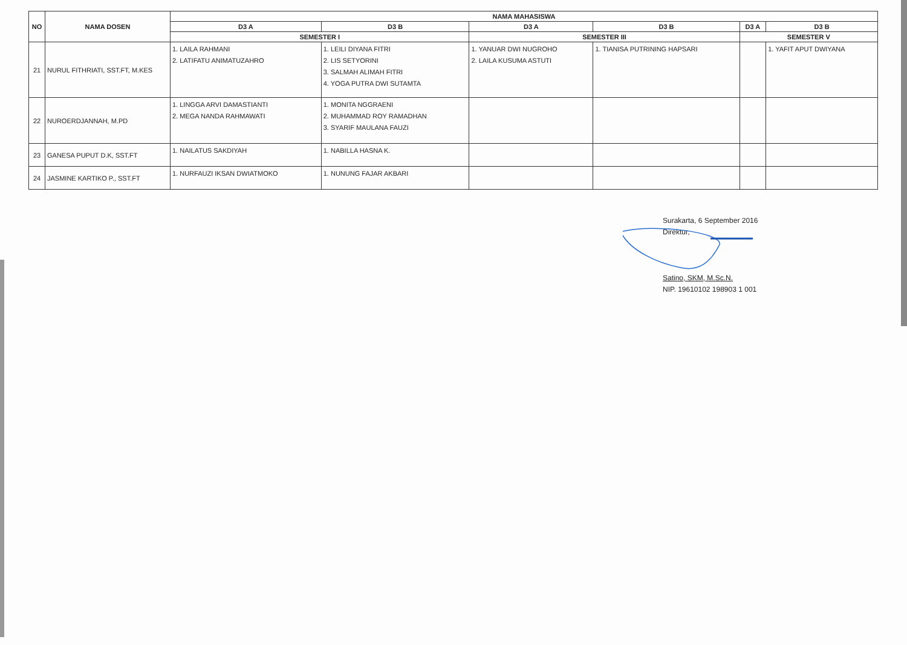| NO | NAMA DOSEN | NAMA MAHASISWA | | | | | |
| --- | --- | --- | --- | --- | --- | --- | --- |
| | | D3 A | D3 B | D3 A | D3 B | D3 A | D3 B |
| | | SEMESTER I | | SEMESTER III | | SEMESTER V | |
| 21 | NURUL FITHRIATI, SST.FT, M.KES | 1. LAILA RAHMANI 2. LATIFATU ANIMATUZAHRO | 1. LEILI DIYANA FITRI 2. LIS SETYORINI 3. SALMAH ALIMAH FITRI 4. YOGA PUTRA DWI SUTAMTA | 1. YANUAR DWI NUGROHO 2. LAILA KUSUMA ASTUTI | 1. TIANISA PUTRINING HAPSARI | | 1. YAFIT APUT DWIYANA |
| 22 | NUROERDJANNAH, M.PD | 1. LINGGA ARVI DAMASTIANTI 2. MEGA NANDA RAHMAWATI | 1. MONITA NGGRAENI 2. MUHAMMAD ROY RAMADHAN 3. SYARIF MAULANA FAUZI | | | | |
| 23 | GANESA PUPUT D.K, SST.FT | 1. NAILATUS SAKDIYAH | 1. NABILLA HASNA K. | | | | |
| 24 | JASMINE KARTIKO P., SST.FT | 1. NURFAUZI IKSAN DWIATMOKO | 1. NUNUNG FAJAR AKBARI | | | | |
Surakarta, 6 September 2016
Direktur,
Satino, SKM, M.Sc.N.
NIP. 19610102 198903 1 001